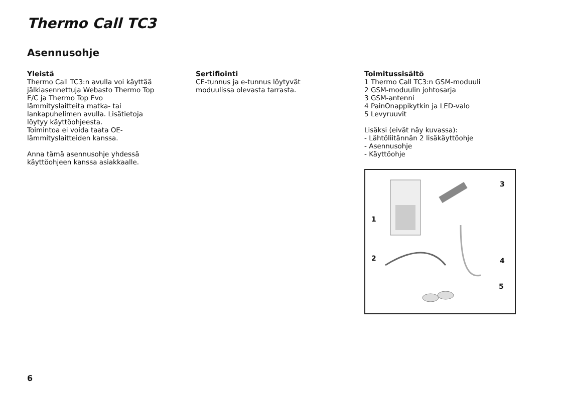Thermo Call TC3
Asennusohje
Yleistä
Thermo Call TC3:n avulla voi käyttää
jälkiasennettuja Webasto Thermo Top
E/C ja Thermo Top Evo
lämmityslaitteita matka- tai
lankapuhelimen avulla. Lisätietoja
löytyy käyttöohjeesta.
Toimintoa ei voida taata OE-
lämmityslaitteiden kanssa.
Anna tämä asennusohje yhdessä
käyttöohjeen kanssa asiakkaalle.
Sertifiointi
CE-tunnus ja e-tunnus löytyvät
moduulissa olevasta tarrasta.
Toimitussisältö
1 Thermo Call TC3:n GSM-moduuli
2 GSM-moduulin johtosarja
3 GSM-antenni
4 PainOnappikytkin ja LED-valo
5 Levyruuvit
Lisäksi (eivät näy kuvassa):
- Lähtöliitännän 2 lisäkäyttöohje
- Asennusohje
- Käyttöohje
3
1
2 4
5
6